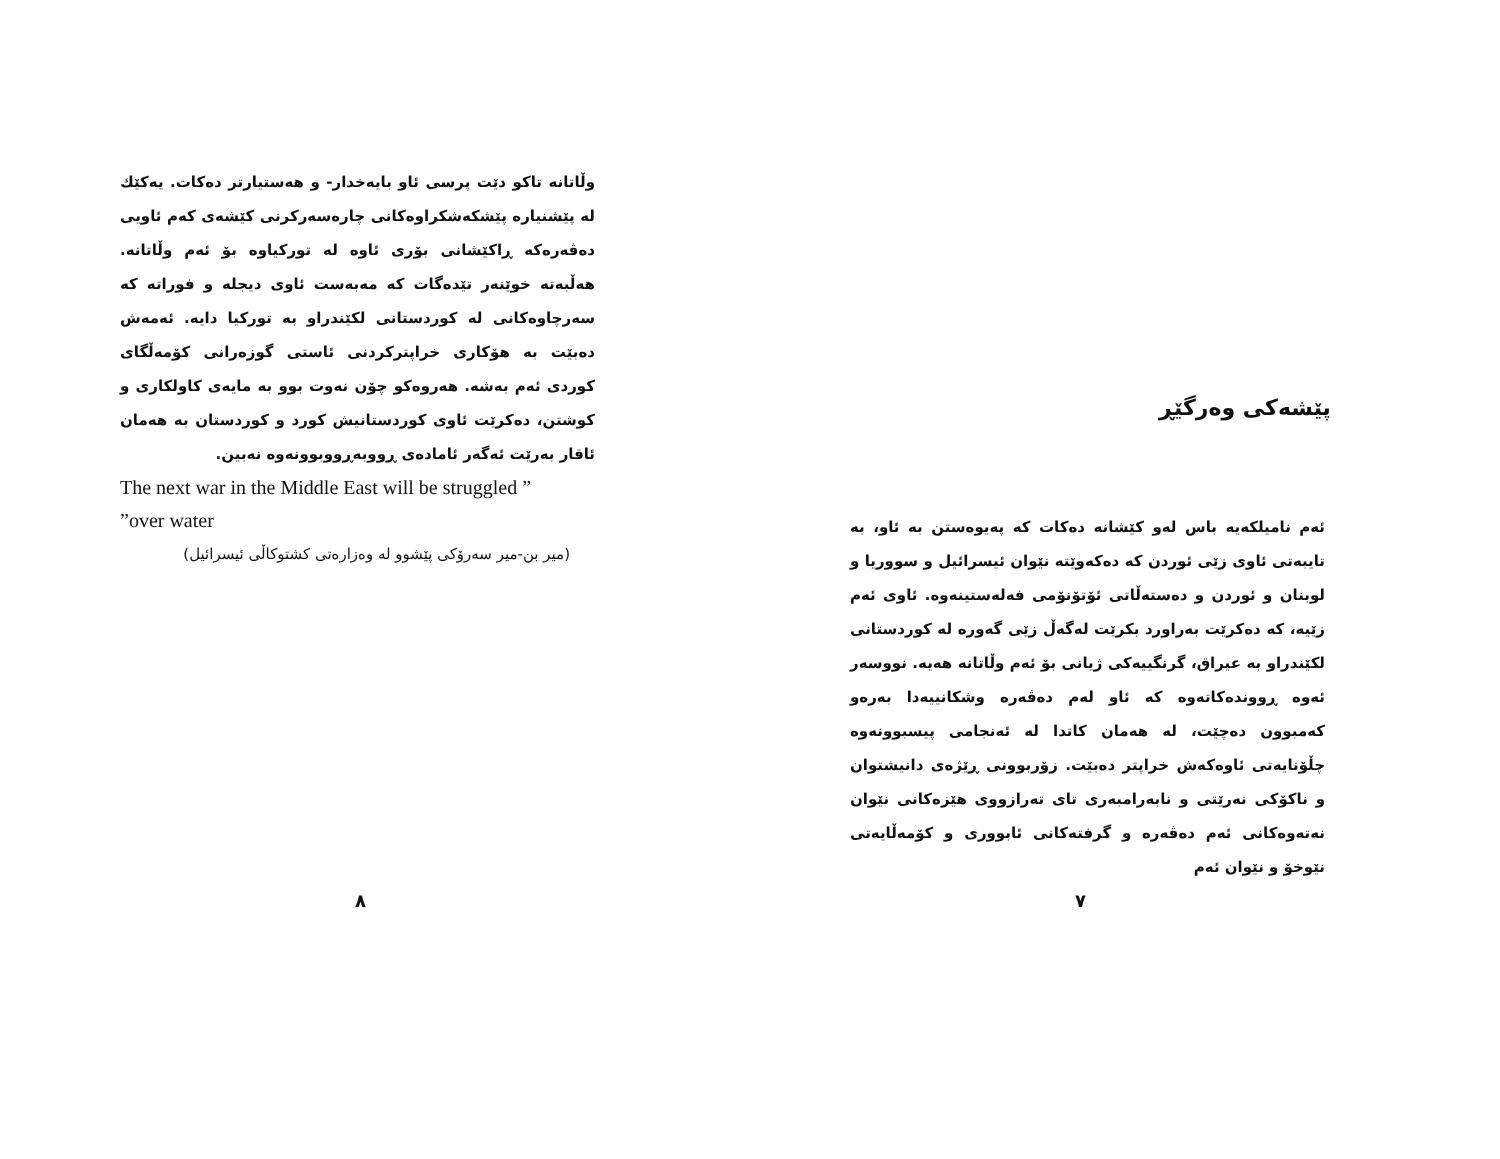پێشەکی وەرگێڕ
ئەم نامیلکەیە باس لەو کێشانە دەکات کە پەیوەستن بە ئاو، بە تایبەتی ئاوی زێی ئوردن کە دەکەوێتە نێوان ئیسرائیل و سووریا و لوبنان و ئوردن و دەستەڵاتی ئۆتۆنۆمی فەلەستینەوە. ئاوی ئەم زێیە، کە دەکرێت بەراورد بکرێت لەگەڵ زێی گەورە لە کوردستانی لکێندراو بە عیراق، گرنگییەکی ژیانی بۆ ئەم وڵاتانە هەیە. نووسەر ئەوە ڕووندەکاتەوە کە ئاو لەم دەڤەرە وشکانییەدا بەرەو کەمبوون دەچێت، لە هەمان کاتدا لە ئەنجامی پیسبوونەوە چڵۆنایەتی ئاوەکەش خراپتر دەبێت. زۆربوونی ڕێژەی دانیشتوان و ناکۆکی نەرێتی و نابەرامبەری تای تەرازووی هێزەکانی نێوان نەتەوەکانی ئەم دەڤەرە و گرفتەکانی ئابووری و کۆمەڵایەتی نێوخۆ و نێوان ئەم
٧
وڵاتانە تاکو دێت پرسی ئاو بایەخدار- و هەستیارتر دەکات. یەکێك لە پێشنیارە پێشکەشکراوەکانی چارەسەرکرنی کێشەی کەم ئاویی دەڤەرەکە ڕاکێشانی بۆری ئاوە لە تورکیاوە بۆ ئەم وڵاتانە. هەڵبەتە خوێنەر تێدەگات کە مەبەست ئاوی دیجلە و فوراتە کە سەرچاوەکانی لە کوردستانی لکێندراو بە تورکیا دایە. ئەمەش دەبێت بە هۆکاری خراپترکردنی ئاستی گوزەرانی کۆمەڵگای کوردی ئەم بەشە. هەروەکو چۆن نەوت بوو بە مایەی کاولکاری و کوشتن، دەکرێت ئاوی کوردستانیش کورد و کوردستان بە هەمان ئاقار بەرێت ئەگەر ئامادەی ڕووبەڕووبوونەوە نەبین.
The next war in the Middle East will be struggled ”
”over water
(میر بن-میر سەرۆکی پێشوو لە وەزارەتی کشتوکاڵی ئیسرائیل)
٨